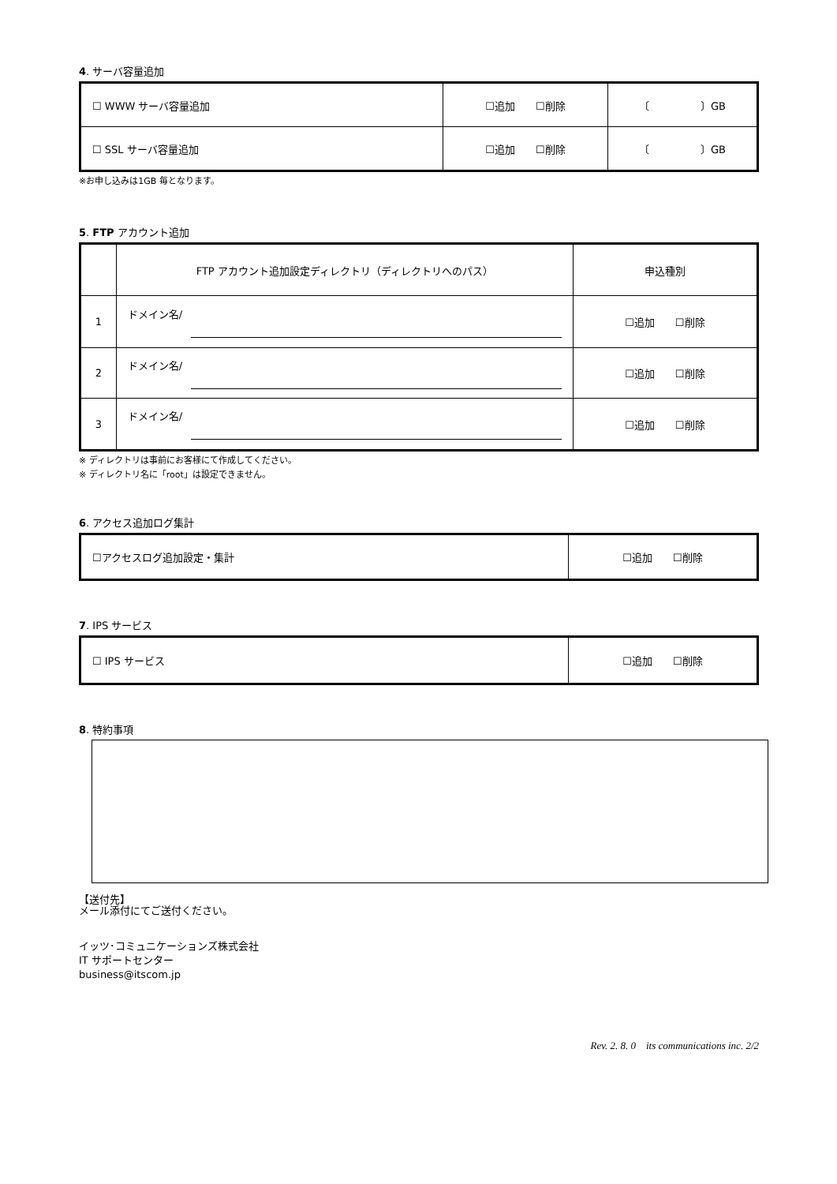4. サーバ容量追加
| ☐ WWW サーバ容量追加 | ☐追加 ☐削除 | 〔 〕GB |
| ☐ SSL サーバ容量追加 | ☐追加 ☐削除 | 〔 〕GB |
※お申し込みは1GB 毎となります。
5. FTP アカウント追加
| | FTP アカウント追加設定ディレクトリ（ディレクトリへのパス） | 申込種別 |
| 1 | ドメイン名/ | ☐追加 ☐削除 |
| 2 | ドメイン名/ | ☐追加 ☐削除 |
| 3 | ドメイン名/ | ☐追加 ☐削除 |
※ ディレクトリは事前にお客様にて作成してください。
※ ディレクトリ名に「root」は設定できません。
6. アクセス追加ログ集計
| ☐アクセスログ追加設定・集計 | ☐追加 ☐削除 |
7. IPS サービス
| ☐ IPS サービス | ☐追加 ☐削除 |
8. 特約事項
【送付先】
メール添付にてご送付ください。
イッツ･コミュニケーションズ株式会社
IT サポートセンター
business@itscom.jp
Rev. 2. 8. 0　its communications inc. 2/2